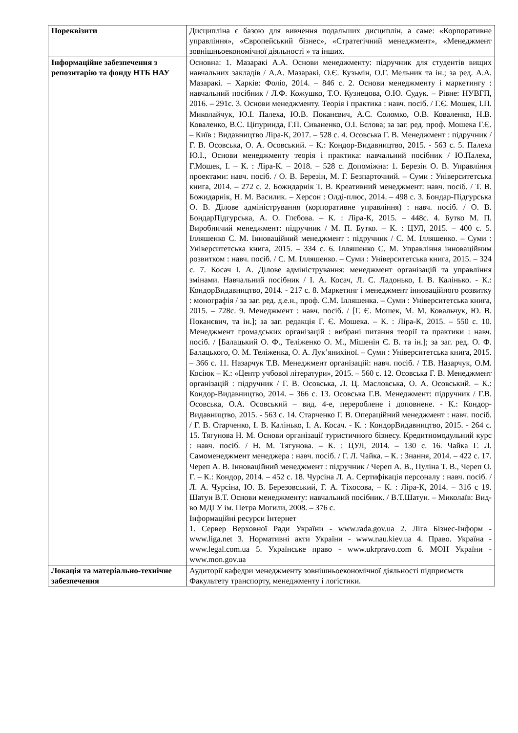| Пореквізити | Дисципліна є базою для вивчення подальших дисциплін, а саме: «Корпоративне управління», «Європейський бізнес», «Стратегічний менеджмент», «Менеджмент зовнішньоекономічної діяльності » та інших. |
| Інформаційне забезпечення з репозитарію та фонду НТБ НАУ | Основна: 1. Мазаракі А.А. Основи менеджменту: підручник для студентів вищих навчальних закладів / А.А. Мазаракі, О.Є. Кузьмін, О.Г. Мельник та ін.; за ред. А.А. Мазаракі. – Харків: Фоліо, 2014. – 846 с. 2. Основи менеджменту і маркетингу : навчальний посібник / Л.Ф. Кожушко, Т.О. Кузнецова, О.Ю. Судук. – Рівне: НУВГП, 2016. – 291с. 3. Основи менеджменту. Теорія і практика : навч. посіб. / Г.Є. Мошек, І.П. Миколайчук, Ю.І. Палеха, Ю.В. Поканєвич, А.С. Соломко, О.В. Коваленко, Н.В. Коваленко, В.С. Ціпуринда, Г.П. Сиваненко, О.І. Бєлова; за заг. ред. проф. Мошека Г.Є. – Київ : Видавництво Ліра-К, 2017. – 528 с. 4. Осовська Г. В. Менеджмент : підручник / Г. В. Осовська, О. А. Осовський. – К.: Кондор-Видавництво, 2015. - 563 с. 5. Палеха Ю.І., Основи менеджменту теорія і практика: навчальний посібник / Ю.Палеха, Г.Мошек, І. – К. : Ліра-К. – 2018. – 528 с. Допоміжна: 1. Березін О. В. Управління проектами: навч. посіб. / О. В. Березін, М. Г. Безпарточний. – Суми : Університетська книга, 2014. – 272 с. 2. Божидарнік Т. В. Креативний менеджмент: навч. посіб. / Т. В. Божидарнік, Н. М. Василик. – Херсон : Олді-плюс, 2014. – 498 с. 3. Бондар-Підгурська О. В. Ділове адміністрування (корпоративне управління) : навч. посіб. / О. В. БондарПідгурська, А. О. Глєбова. – К. : Ліра-К, 2015. – 448с. 4. Бутко М. П. Виробничий менеджмент: підручник / М. П. Бутко. – К. : ЦУЛ, 2015. – 400 с. 5. Ілляшенко С. М. Інноваційний менеджмент : підручник / С. М. Ілляшенко. – Суми : Університетська книга, 2015. – 334 с. 6. Ілляшенко С. М. Управління інноваційним розвитком : навч. посіб. / С. М. Ілляшенко. – Суми : Університетська книга, 2015. – 324 с. 7. Косач І. А. Ділове адміністрування: менеджмент організацій та управління змінами. Навчальний посібник / І. А. Косач, Л. С. Ладонько, І. В. Калінько. - К.: КондорВидавництво, 2014. - 217 с. 8. Маркетинг і менеджмент інноваційного розвитку : монографія / за заг. ред. д.е.н., проф. С.М. Ілляшенка. – Суми : Університетська книга, 2015. – 728с. 9. Менеджмент : навч. посіб. / [Г. Є. Мошек, М. М. Ковальчук, Ю. В. Поканєвич, та ін.]; за заг. редакція Г. Є. Мошека. – К. : Ліра-К, 2015. – 550 с. 10. Менеджмент громадських організацій : вибрані питання теорії та практики : навч. посіб. / [Балацький О. Ф., Теліженко О. М., Мішенін Є. В. та ін.]; за заг. ред. О. Ф. Балацького, О. М. Теліженка, О. А. Лук’янихіної. – Суми : Університетська книга, 2015. – 366 с. 11. Назарчук Т.В. Менеджмент організацій: навч. посіб. / Т.В. Назарчук, О.М. Косіюк – К.: «Центр учбової літератури», 2015. – 560 с. 12. Осовська Г. В. Менеджмент організацій : підручник / Г. В. Осовська, Л. Ц. Масловська, О. А. Осовський. – К.: Кондор-Видавництво, 2014. – 366 с. 13. Осовська Г.В. Менеджмент: підручник / Г.В. Осовська, О.А. Осовський – вид. 4-е, перероблене і доповнене. - К.: Кондор-Видавництво, 2015. - 563 с. 14. Старченко Г. В. Операційний менеджмент : навч. посіб. / Г. В. Старченко, І. В. Калінько, І. А. Косач. - К. : КондорВидавництво, 2015. - 264 с. 15. Тягунова Н. М. Основи організації туристичного бізнесу. Кредитномодульний курс : навч. посіб. / Н. М. Тягунова. – К. : ЦУЛ, 2014. – 130 с. 16. Чайка Г. Л. Самоменеджмент менеджера : навч. посіб. / Г. Л. Чайка. – К. : Знання, 2014. – 422 с. 17. Череп А. В. Інноваційний менеджмент : підручник / Череп А. В., Пуліна Т. В., Череп О. Г. – К.: Кондор, 2014. – 452 с. 18. Чурсіна Л. А. Сертифікація персоналу : навч. посіб. / Л. А. Чурсіна, Ю. В. Березовський, Г. А. Тіхосова, – К. : Ліра-К, 2014. – 316 с 19. Шатун В.Т. Основи менеджменту: навчальний посібник. / В.Т.Шатун. – Миколаїв: Вид-во МДГУ ім. Петра Могили, 2008. – 376 с. Інформаційні ресурси Інтернет 1. Сервер Верховної Ради України - www.rada.gov.ua 2. Ліга Бізнес-Інформ - www.liga.net 3. Нормативні акти України - www.nau.kiev.ua 4. Право. Україна - www.legal.com.ua 5. Українське право - www.ukrpravo.com 6. МОН України - www.mon.gov.ua |
| Локація та матеріально-технічне забезпечення | Аудиторії кафедри менеджменту зовнішньоекономічної діяльності підприємств Факультету транспорту, менеджменту і логістики. |